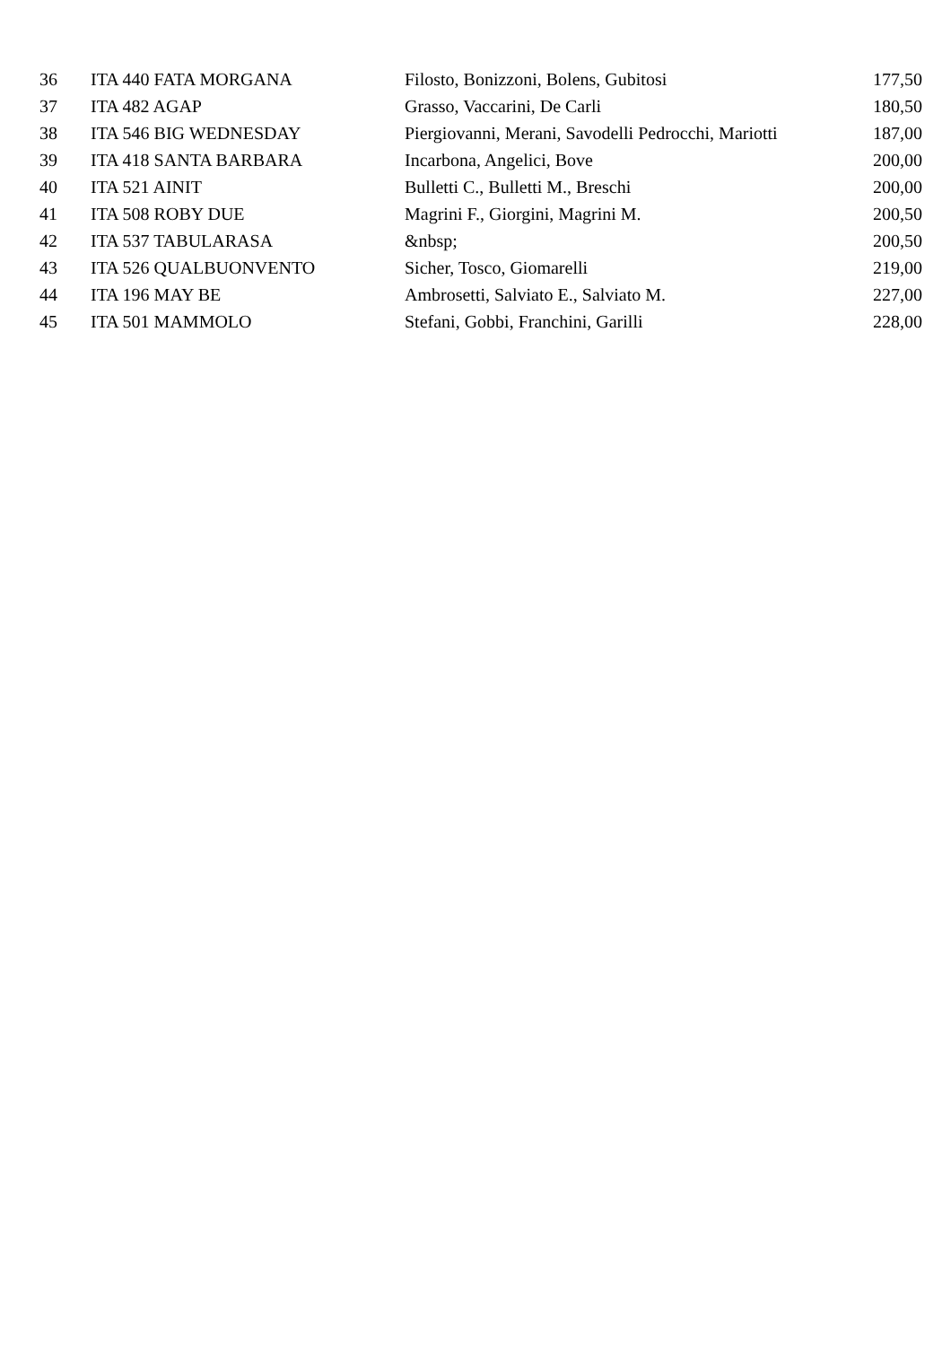| 36 | ITA 440 FATA MORGANA | Filosto, Bonizzoni, Bolens, Gubitosi | 177,50 |
| 37 | ITA 482 AGAP | Grasso, Vaccarini, De Carli | 180,50 |
| 38 | ITA 546 BIG WEDNESDAY | Piergiovanni, Merani, Savodelli Pedrocchi, Mariotti | 187,00 |
| 39 | ITA 418 SANTA BARBARA | Incarbona, Angelici, Bove | 200,00 |
| 40 | ITA 521 AINIT | Bulletti C., Bulletti M., Breschi | 200,00 |
| 41 | ITA 508 ROBY DUE | Magrini F., Giorgini, Magrini M. | 200,50 |
| 42 | ITA 537 TABULARASA | &nbsp; | 200,50 |
| 43 | ITA 526 QUALBUONVENTO | Sicher, Tosco, Giomarelli | 219,00 |
| 44 | ITA 196 MAY BE | Ambrosetti, Salviato E., Salviato M. | 227,00 |
| 45 | ITA 501 MAMMOLO | Stefani, Gobbi, Franchini, Garilli | 228,00 |